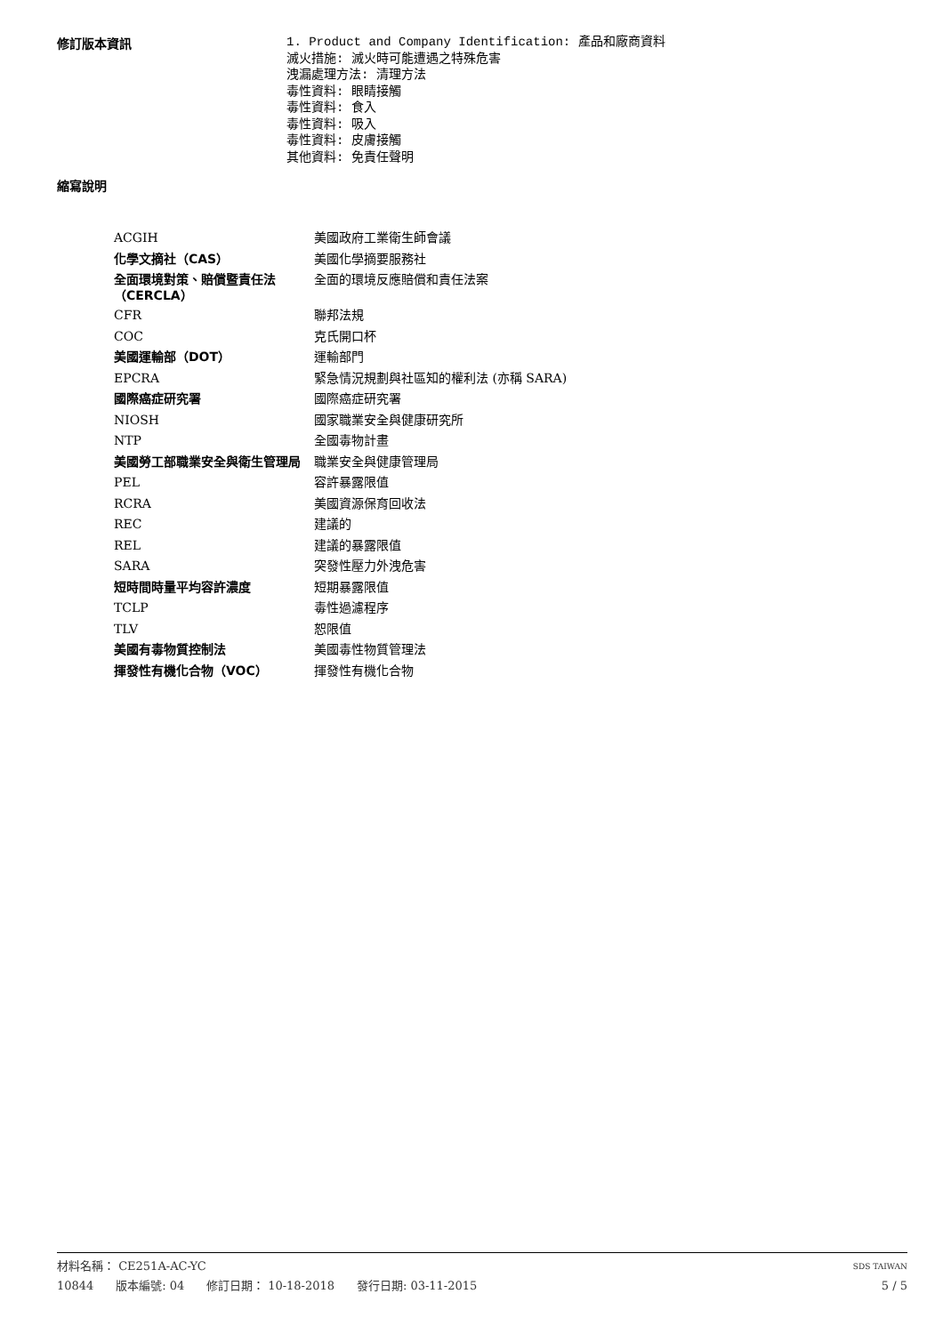修訂版本資訊
1. Product and Company Identification: 產品和廠商資料
滅火措施: 滅火時可能遭遇之特殊危害
洩漏處理方法: 清理方法
毒性資料: 眼睛接觸
毒性資料: 食入
毒性資料: 吸入
毒性資料: 皮膚接觸
其他資料: 免責任聲明
縮寫說明
| ACGIH | 美國政府工業衛生師會議 |
| 化學文摘社（CAS） | 美國化學摘要服務社 |
| 全面環境對策、賠償暨責任法 （CERCLA） | 全面的環境反應賠償和責任法案 |
| CFR | 聯邦法規 |
| COC | 克氏開口杯 |
| 美國運輸部（DOT） | 運輸部門 |
| EPCRA | 緊急情況規劃與社區知的權利法 (亦稱 SARA) |
| 國際癌症研究署 | 國際癌症研究署 |
| NIOSH | 國家職業安全與健康研究所 |
| NTP | 全國毒物計畫 |
| 美國勞工部職業安全與衛生管理局 | 職業安全與健康管理局 |
| PEL | 容許暴露限值 |
| RCRA | 美國資源保育回收法 |
| REC | 建議的 |
| REL | 建議的暴露限值 |
| SARA | 突發性壓力外洩危害 |
| 短時間時量平均容許濃度 | 短期暴露限值 |
| TCLP | 毒性過濾程序 |
| TLV | 恕限值 |
| 美國有毒物質控制法 | 美國毒性物質管理法 |
| 揮發性有機化合物（VOC） | 揮發性有機化合物 |
材料名稱： CE251A-AC-YC SDS TAIWAN
10844 版本編號: 04 修訂日期： 10-18-2018 發行日期: 03-11-2015 5 / 5